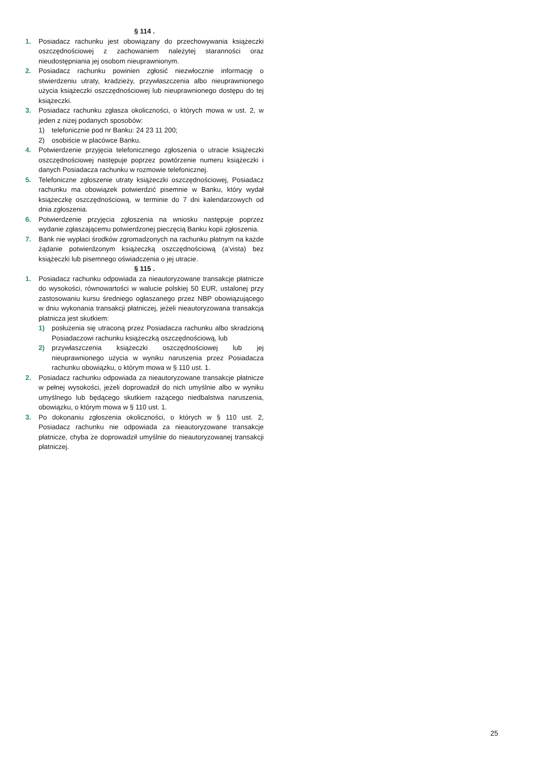§ 114 .
1. Posiadacz rachunku jest obowiązany do przechowywania książeczki oszczędnościowej z zachowaniem należytej staranności oraz nieudostępniania jej osobom nieuprawnionym.
2. Posiadacz rachunku powinien zgłosić niezwłocznie informację o stwierdzeniu utraty, kradzieży, przywłaszczenia albo nieuprawnionego użycia książeczki oszczędnościowej lub nieuprawnionego dostępu do tej książeczki.
3. Posiadacz rachunku zgłasza okoliczności, o których mowa w ust. 2, w jeden z niżej podanych sposobów:
1) telefonicznie pod nr Banku: 24 23 11 200;
2) osobiście w placówce Banku.
4. Potwierdzenie przyjęcia telefonicznego zgłoszenia o utracie książeczki oszczędnościowej następuje poprzez powtórzenie numeru książeczki i danych Posiadacza rachunku w rozmowie telefonicznej.
5. Telefoniczne zgłoszenie utraty książeczki oszczędnościowej, Posiadacz rachunku ma obowiązek potwierdzić pisemnie w Banku, który wydał książeczkę oszczędnościową, w terminie do 7 dni kalendarzowych od dnia zgłoszenia.
6. Potwierdzenie przyjęcia zgłoszenia na wniosku następuje poprzez wydanie zgłaszającemu potwierdzonej pieczęcią Banku kopii zgłoszenia.
7. Bank nie wypłaci środków zgromadzonych na rachunku płatnym na każde żądanie potwierdzonym książeczką oszczędnościową (a’vista) bez książeczki lub pisemnego oświadczenia o jej utracie.
§ 115 .
1. Posiadacz rachunku odpowiada za nieautoryzowane transakcje płatnicze do wysokości, równowartości w walucie polskiej 50 EUR, ustalonej przy zastosowaniu kursu średniego ogłaszanego przez NBP obowiązującego w dniu wykonania transakcji płatniczej, jeżeli nieautoryzowana transakcja płatnicza jest skutkiem:
1) posłużenia się utraconą przez Posiadacza rachunku albo skradzioną Posiadaczowi rachunku książeczką oszczędnościową, lub
2) przywłaszczenia książeczki oszczędnościowej lub jej nieuprawnionego użycia w wyniku naruszenia przez Posiadacza rachunku obowiązku, o którym mowa w § 110 ust. 1.
2. Posiadacz rachunku odpowiada za nieautoryzowane transakcje płatnicze w pełnej wysokości, jeżeli doprowadził do nich umyślnie albo w wyniku umyślnego lub będącego skutkiem rażącego niedbalstwa naruszenia, obowiązku, o którym mowa w § 110 ust. 1.
3. Po dokonaniu zgłoszenia okoliczności, o których w § 110 ust. 2, Posiadacz rachunku nie odpowiada za nieautoryzowane transakcje płatnicze, chyba że doprowadził umyślnie do nieautoryzowanej transakcji płatniczej.
25